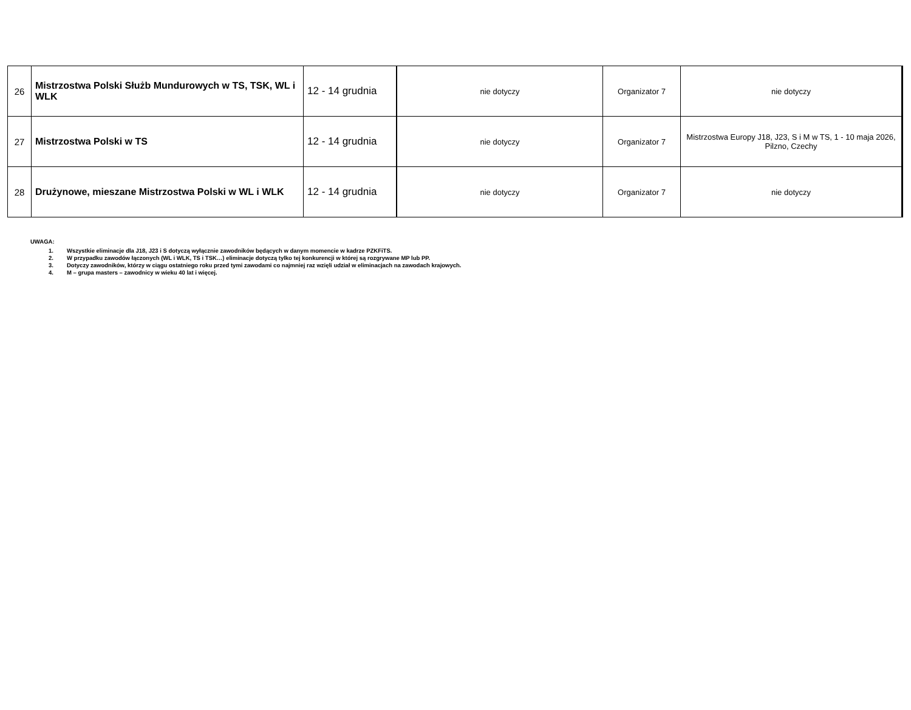| 26 | Mistrzostwa Polski Służb Mundurowych w TS, TSK, WL i WLK | 12 - 14 grudnia | nie dotyczy | Organizator 7 | nie dotyczy |
| 27 | Mistrzostwa Polski w TS | 12 - 14 grudnia | nie dotyczy | Organizator 7 | Mistrzostwa Europy J18, J23, S i M w TS, 1 - 10 maja 2026, Pilzno, Czechy |
| 28 | Drużynowe, mieszane Mistrzostwa Polski w WL i WLK | 12 - 14 grudnia | nie dotyczy | Organizator 7 | nie dotyczy |
UWAGA:
1. Wszystkie eliminacje dla J18, J23 i S dotyczą wyłącznie zawodników będących w danym momencie w kadrze PZKFiTS.
2. W przypadku zawodów łączonych (WL i WLK, TS i TSK…) eliminacje dotyczą tylko tej konkurencji w której są rozgrywane MP lub PP.
3. Dotyczy zawodników, którzy w ciągu ostatniego roku przed tymi zawodami co najmniej raz wzięli udział w eliminacjach na zawodach krajowych.
4. M – grupa masters – zawodnicy w wieku 40 lat i więcej.